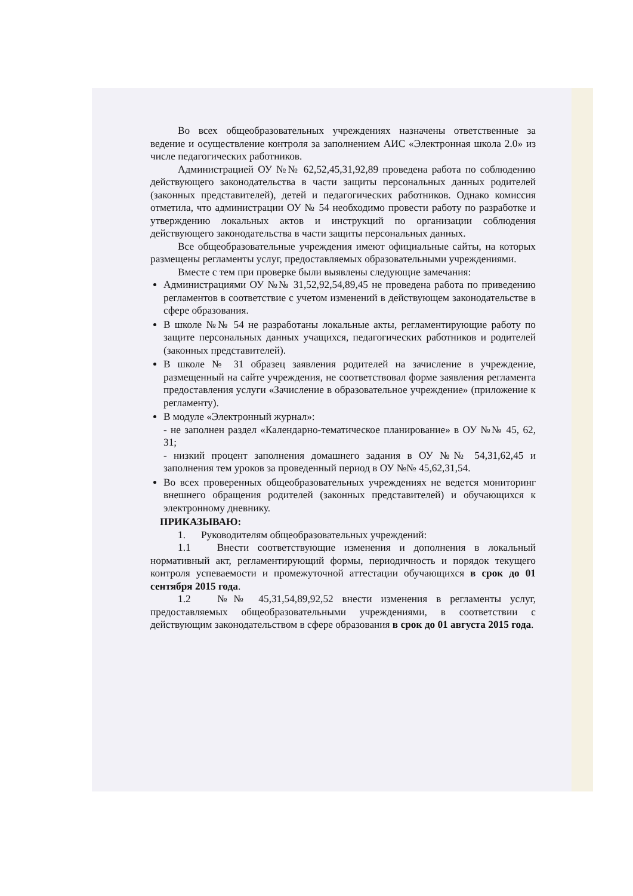Во всех общеобразовательных учреждениях назначены ответственные за ведение и осуществление контроля за заполнением АИС «Электронная школа 2.0» из числе педагогических работников.
Администрацией ОУ №№ 62,52,45,31,92,89 проведена работа по соблюдению действующего законодательства в части защиты персональных данных родителей (законных представителей), детей и педагогических работников. Однако комиссия отметила, что администрации ОУ № 54 необходимо провести работу по разработке и утверждению локальных актов и инструкций по организации соблюдения действующего законодательства в части защиты персональных данных.
Все общеобразовательные учреждения имеют официальные сайты, на которых размещены регламенты услуг, предоставляемых образовательными учреждениями.
Вместе с тем при проверке были выявлены следующие замечания:
Администрациями ОУ №№ 31,52,92,54,89,45 не проведена работа по приведению регламентов в соответствие с учетом изменений в действующем законодательстве в сфере образования.
В школе №№ 54 не разработаны локальные акты, регламентирующие работу по защите персональных данных учащихся, педагогических работников и родителей (законных представителей).
В школе № 31 образец заявления родителей на зачисление в учреждение, размещенный на сайте учреждения, не соответствовал форме заявления регламента предоставления услуги «Зачисление в образовательное учреждение» (приложение к регламенту).
В модуле «Электронный журнал»:
- не заполнен раздел «Календарно-тематическое планирование» в ОУ №№ 45, 62, 31;
- низкий процент заполнения домашнего задания в ОУ №№ 54,31,62,45 и заполнения тем уроков за проведенный период в ОУ №№ 45,62,31,54.
Во всех проверенных общеобразовательных учреждениях не ведется мониторинг внешнего обращения родителей (законных представителей) и обучающихся к электронному дневнику.
ПРИКАЗЫВАЮ:
1. Руководителям общеобразовательных учреждений:
1.1 Внести соответствующие изменения и дополнения в локальный нормативный акт, регламентирующий формы, периодичность и порядок текущего контроля успеваемости и промежуточной аттестации обучающихся в срок до 01 сентября 2015 года.
1.2 №№ 45,31,54,89,92,52 внести изменения в регламенты услуг, предоставляемых общеобразовательными учреждениями, в соответствии с действующим законодательством в сфере образования в срок до 01 августа 2015 года.